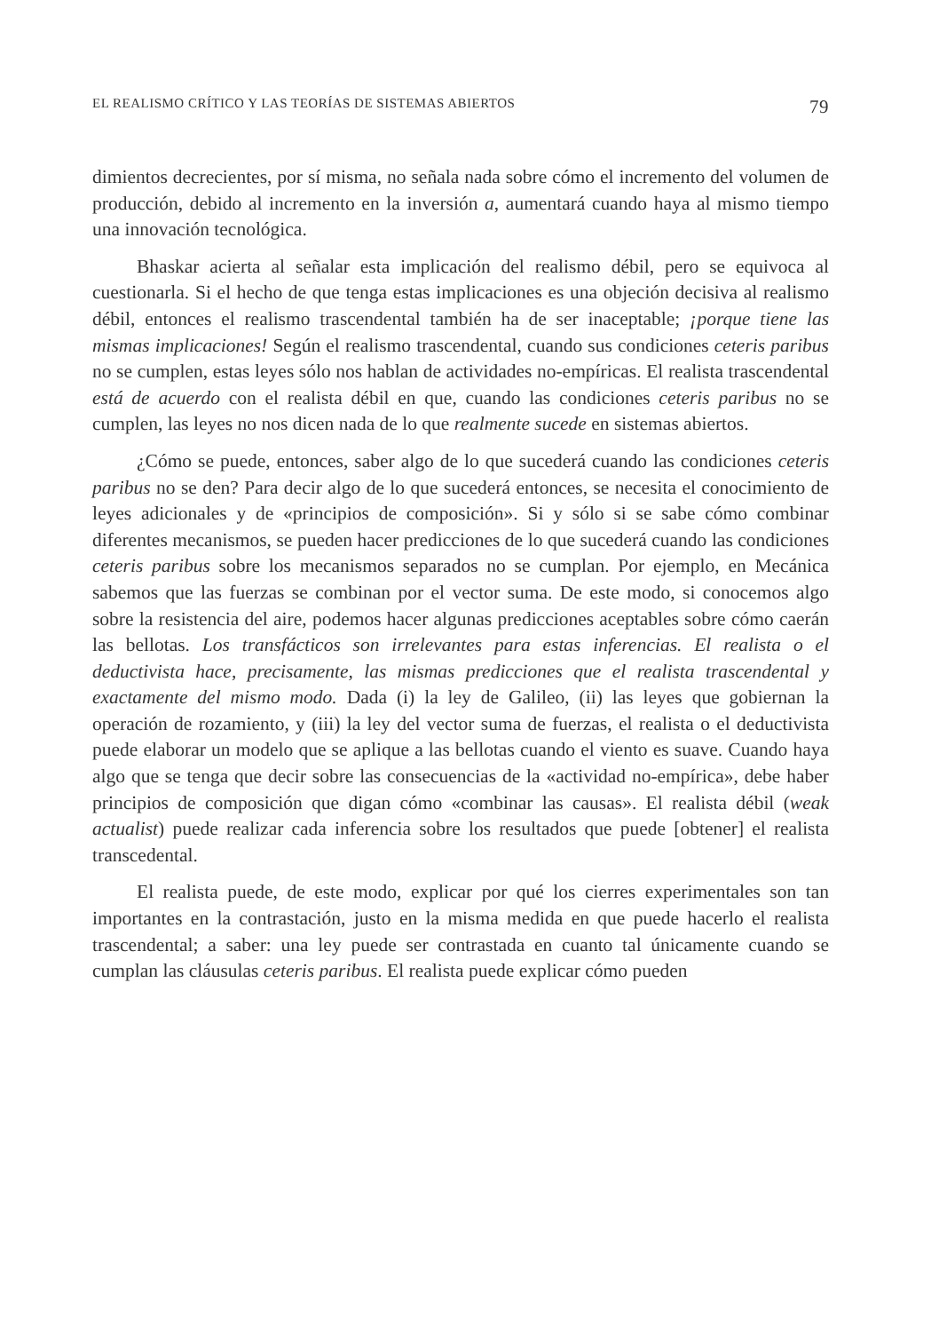EL REALISMO CRÍTICO Y LAS TEORÍAS DE SISTEMAS ABIERTOS 79
dimientos decrecientes, por sí misma, no señala nada sobre cómo el incremento del volumen de producción, debido al incremento en la inversión a, aumentará cuando haya al mismo tiempo una innovación tecnológica.
Bhaskar acierta al señalar esta implicación del realismo débil, pero se equivoca al cuestionarla. Si el hecho de que tenga estas implicaciones es una objeción decisiva al realismo débil, entonces el realismo trascendental también ha de ser inaceptable; ¡porque tiene las mismas implicaciones! Según el realismo trascendental, cuando sus condiciones ceteris paribus no se cumplen, estas leyes sólo nos hablan de actividades no-empíricas. El realista trascendental está de acuerdo con el realista débil en que, cuando las condiciones ceteris paribus no se cumplen, las leyes no nos dicen nada de lo que realmente sucede en sistemas abiertos.
¿Cómo se puede, entonces, saber algo de lo que sucederá cuando las condiciones ceteris paribus no se den? Para decir algo de lo que sucederá entonces, se necesita el conocimiento de leyes adicionales y de «principios de composición». Si y sólo si se sabe cómo combinar diferentes mecanismos, se pueden hacer predicciones de lo que sucederá cuando las condiciones ceteris paribus sobre los mecanismos separados no se cumplan. Por ejemplo, en Mecánica sabemos que las fuerzas se combinan por el vector suma. De este modo, si conocemos algo sobre la resistencia del aire, podemos hacer algunas predicciones aceptables sobre cómo caerán las bellotas. Los transfácticos son irrelevantes para estas inferencias. El realista o el deductivista hace, precisamente, las mismas predicciones que el realista trascendental y exactamente del mismo modo. Dada (i) la ley de Galileo, (ii) las leyes que gobiernan la operación de rozamiento, y (iii) la ley del vector suma de fuerzas, el realista o el deductivista puede elaborar un modelo que se aplique a las bellotas cuando el viento es suave. Cuando haya algo que se tenga que decir sobre las consecuencias de la «actividad no-empírica», debe haber principios de composición que digan cómo «combinar las causas». El realista débil (weak actualist) puede realizar cada inferencia sobre los resultados que puede [obtener] el realista transcedental.
El realista puede, de este modo, explicar por qué los cierres experimentales son tan importantes en la contrastación, justo en la misma medida en que puede hacerlo el realista trascendental; a saber: una ley puede ser contrastada en cuanto tal únicamente cuando se cumplan las cláusulas ceteris paribus. El realista puede explicar cómo pueden